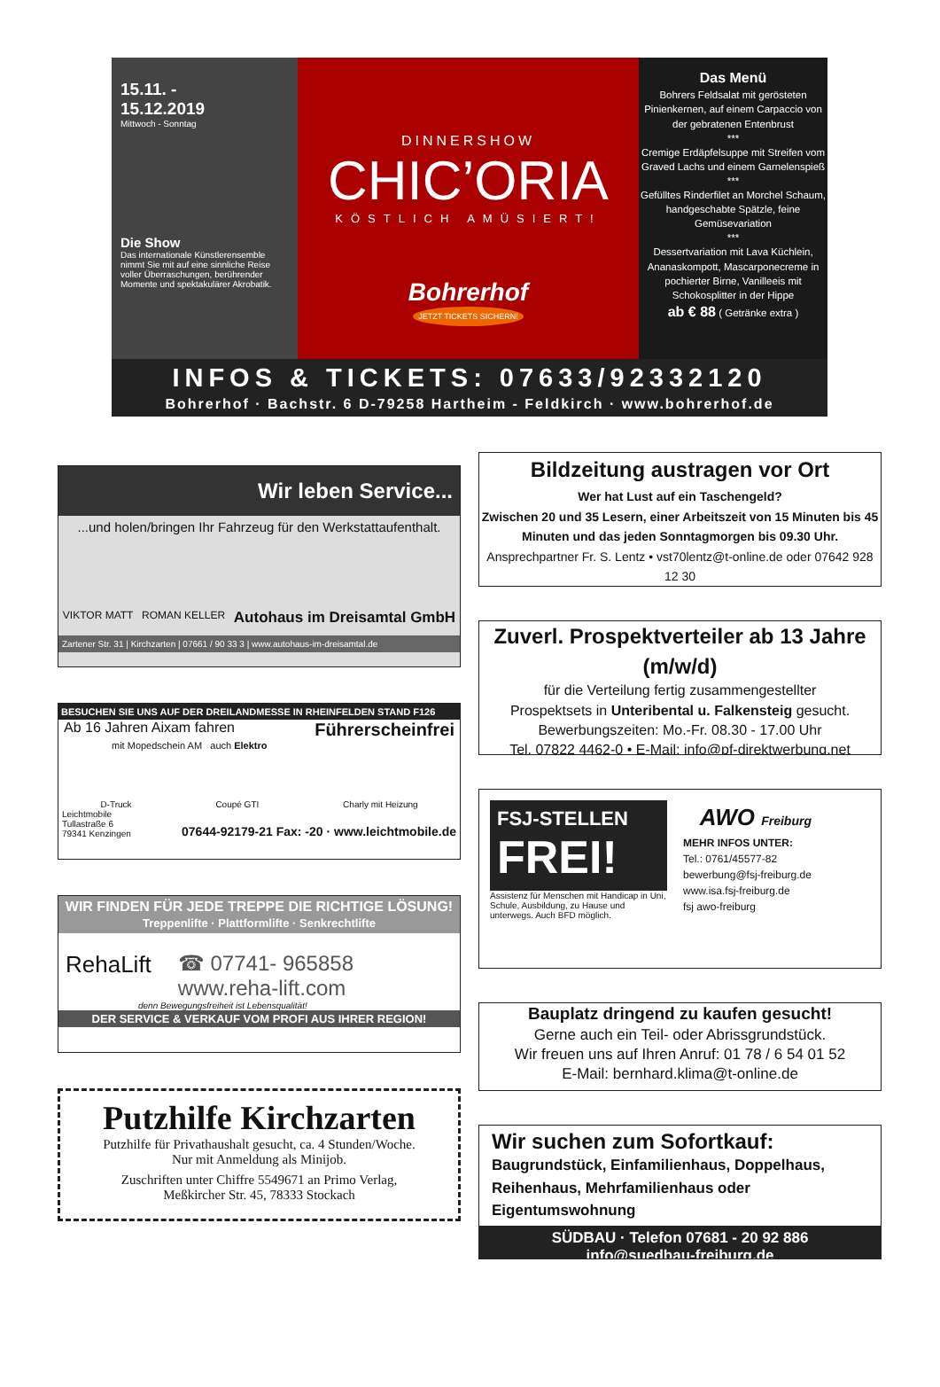15.11. -
15.12.2019
Mittwoch - Sonntag
Die Show
Das internationale Künstlerensemble nimmt Sie mit auf eine sinnliche Reise voller Überraschungen, berührender Momente und spektakulärer Akrobatik.
DINNERSHOW
CHIC’ORIA
KÖSTLICH AMÜSIERT!
Bohrerhof
JETZT TICKETS SICHERN!
Das Menü
Bohrers Feldsalat mit gerösteten Pinienkernen, auf einem Carpaccio von der gebratenen Entenbrust
***
Cremige Erdäpfelsuppe mit Streifen vom Graved Lachs und einem Garnelenspieß
***
Gefülltes Rinderfilet an Morchel Schaum, handgeschabte Spätzle, feine Gemüsevariation
***
Dessertvariation mit Lava Küchlein, Ananaskompott, Mascarponecreme in pochierter Birne, Vanilleeis mit Schokosplitter in der Hippe
ab € 88 ( Getränke extra )
INFOS & TICKETS: 07633/92332120
Bohrerhof · Bachstr. 6 D-79258 Hartheim - Feldkirch · www.bohrerhof.de
Wir leben Service...
...und holen/bringen Ihr Fahrzeug für den Werkstattaufenthalt.
VIKTOR MATT ROMAN KELLER Autohaus im Dreisamtal GmbH
Zartener Str. 31 | Kirchzarten | 07661 / 90 33 3 | www.autohaus-im-dreisamtal.de
BESUCHEN SIE UNS AUF DER DREILANDMESSE IN RHEINFELDEN STAND F126
Ab 16 Jahren Aixam fahren Führerscheinfrei
mit Mopedschein AM auch Elektro
D-Truck Coupé GTI Charly mit Heizung
Leichtmobile
Tullastraße 6
79341 Kenzingen 07644-92179-21 Fax: -20 · www.leichtmobile.de
WIR FINDEN FÜR JEDE TREPPE DIE RICHTIGE LÖSUNG!
Treppenlifte · Plattformlifte · Senkrechtlifte
RehaLift ☎ 07741- 965858
www.reha-lift.com
denn Bewegungsfreiheit ist Lebensqualität!
DER SERVICE & VERKAUF VOM PROFI AUS IHRER REGION!
Putzhilfe Kirchzarten
Putzhilfe für Privathaushalt gesucht, ca. 4 Stunden/Woche.
Nur mit Anmeldung als Minijob.
Zuschriften unter Chiffre 5549671 an Primo Verlag,
Meßkircher Str. 45, 78333 Stockach
Bildzeitung austragen vor Ort
Wer hat Lust auf ein Taschengeld?
Zwischen 20 und 35 Lesern, einer Arbeitszeit von 15 Minuten bis 45 Minuten und das jeden Sonntagmorgen bis 09.30 Uhr.
Ansprechpartner Fr. S. Lentz • vst70lentz@t-online.de oder 07642 928 12 30
Zuverl. Prospektverteiler ab 13 Jahre (m/w/d)
für die Verteilung fertig zusammengestellter
Prospektsets in Unteribental u. Falkensteig gesucht.
Bewerbungszeiten: Mo.-Fr. 08.30 - 17.00 Uhr
Tel. 07822 4462-0 • E-Mail: info@pf-direktwerbung.net
FSJ-STELLEN
FREI!
Assistenz für Menschen mit Handicap in Uni, Schule, Ausbildung, zu Hause und unterwegs. Auch BFD möglich.
AWO Freiburg
MEHR INFOS UNTER:
Tel.: 0761/45577-82
bewerbung@fsj-freiburg.de
www.isa.fsj-freiburg.de
fsj awo-freiburg
Bauplatz dringend zu kaufen gesucht!
Gerne auch ein Teil- oder Abrissgrundstück.
Wir freuen uns auf Ihren Anruf: 01 78 / 6 54 01 52
E-Mail: bernhard.klima@t-online.de
Wir suchen zum Sofortkauf:
Baugrundstück, Einfamilienhaus, Doppelhaus,
Reihenhaus, Mehrfamilienhaus oder Eigentumswohnung
SÜDBAU · Telefon 07681 - 20 92 886
info@suedbau-freiburg.de